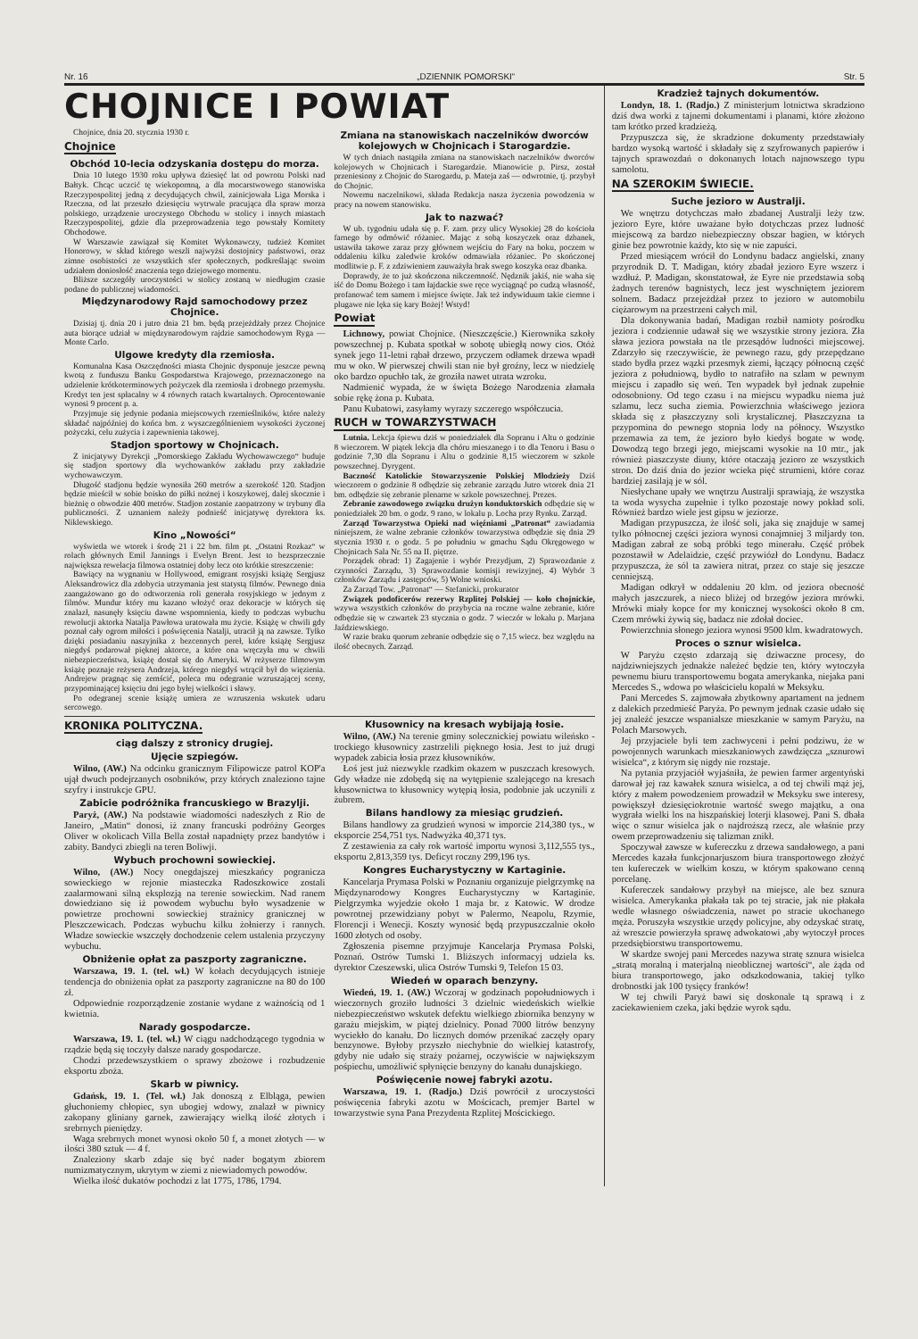Nr. 16 „DZIENNIK POMORSKI“Str. 5
CHOJNICE I POWIAT
Chojnice, dnia 20. stycznia 1930 r.
Chojnice
Obchód 10-lecia odzyskania dostępu do morza.
Dnia 10 lutego 1930 roku upływa dziesięć lat od powrotu Polski nad Bałtyk. Chcąc uczcić tę wiekopomną, a dla mocarstwowego stanowiska Rzeczypospolitej jedną z decydujących chwil, zainicjowała Liga Morska i Rzeczna, od lat przeszło dziesięciu wytrwale pracująca dla spraw morza polskiego, urządzenie uroczystego Obchodu w stolicy i innych miastach Rzeczypospolitej, gdzie dla przeprowadzenia tego powstały Komitety Obchodowe.
W Warszawie zawiązał się Komitet Wykonawczy, tudzież Komitet Honorowy, w skład którego weszli najwyżsi dostojnicy państwowi, oraz zimne osobistości ze wszystkich sfer społecznych, podkreślając swoim udziałem doniosłość znaczenia tego dziejowego momentu.
Bliższe szczegóły uroczystości w stolicy zostaną w niedługim czasie podane do publicznej wiadomości.
Międzynarodowy Rajd samochodowy przez Chojnice.
Dzisiaj tj. dnia 20 i jutro dnia 21 bm. będą przejeżdżały przez Chojnice auta biorące udział w międzynarodowym rajdzie samochodowym Ryga — Monte Carlo.
Ulgowe kredyty dla rzemiosła.
Komunalna Kasa Oszczędności miasta Chojnic dysponuje jeszcze pewną kwotą z funduszu Banku Gospodarstwa Krajowego, przeznaczonego na udzielenie krótkoterminowych pożyczek dla rzemiosła i drobnego przemysłu. Kredyt ten jest spłacalny w 4 równych ratach kwartalnych. Oprocentowanie wynosi 9 procent p. a.
Przyjmuje się jedynie podania miejscowych rzemieślników, które należy składać najpóźniej do końca bm. z wyszczególnieniem wysokości życzonej pożyczki, celu zużycia i zapewnienia takowej.
Stadjon sportowy w Chojnicach.
Z inicjatywy Dyrekcji „Pomorskiego Zakładu Wychowawczego“ buduje się stadjon sportowy dla wychowanków zakładu przy zakładzie wychowawczym.
Długość stadjonu będzie wynosiła 260 metrów a szerokość 120. Stadjon będzie mieścił w sobie boisko do piłki nożnej i koszykowej, dalej skocznie i bieżnię o obwodzie 400 metrów. Stadjon zostanie zaopatrzony w trybuny dla publiczności. Z uznaniem należy podnieść inicjatywę dyrektora ks. Niklewskiego.
Kino „Nowości“
wyświetla we wtorek i środę 21 i 22 bm. film pt. „Ostatni Rozkaz“ w rolach głównych Emil Jannings i Evelyn Brent. Jest to bezsprzecznie największa rewelacja filmowa ostatniej doby lecz oto krótkie streszczenie:
Bawiący na wygnaniu w Hollywood, emigrant rosyjski książę Sergjusz Aleksandrowicz dla zdobycia utrzymania jest statystą filmów. Pewnego dnia zaangażowano go do odtworzenia roli generała rosyjskiego w jednym z filmów. Mundur który mu kazano włożyć oraz dekoracje w których się znalazł, nasunęły księciu dawne wspomnienia, kiedy to podczas wybuchu rewolucji aktorka Natalja Pawłowa uratowała mu życie. Książę w chwili gdy poznał cały ogrom miłości i poświęcenia Natalji, utracił ją na zawsze. Tylko dzięki posiadaniu naszyjnika z bezcennych pereł, które książę Sergjusz niegdyś podarował pięknej aktorce, a które ona wręczyła mu w chwili niebezpieczeństwa, książę dostał się do Ameryki. W reżyserze filmowym książę poznaje reżysera Andrzeja, którego niegdyś wtrącił był do więzienia. Andrejew pragnąc się zemścić, poleca mu odegranie wzruszającej sceny, przypominającej księciu dni jego byłej wielkości i sławy.
Po odegranej scenie książę umiera ze wzruszenia wskutek udaru sercowego.
Zmiana na stanowiskach naczelników dworców kolejowych w Chojnicach i Starogardzie.
W tych dniach nastąpiła zmiana na stanowiskach naczelników dworców kolejowych w Chojnicach i Starogardzie. Mianowicie p. Pirsz, został przeniesiony z Chojnic do Starogardu, p. Mateja zaś — odwrotnie, tj. przybył do Chojnic.
Nowemu naczelnikowi, składa Redakcja nasza życzenia powodzenia w pracy na nowem stanowisku.
Jak to nazwać?
W ub. tygodniu udała się p. F. zam. przy ulicy Wysokiej 28 do kościoła farnego by odmówić różaniec. Mając z sobą koszyczek oraz dzbanek, ustawiła takowe zaraz przy głównem wejściu do Fary na boku, poczem w oddaleniu kilku zaledwie kroków odmawiała różaniec. Po skończonej modlitwie p. F. z zdziwieniem zauważyła brak swego koszyka oraz dbanka.
Doprawdy, że to już skończona nikczemność. Nędznik jakiś, nie waha się iść do Domu Bożego i tam łajdackie swe ręce wyciągnąć po cudzą własność, profanować tem samem i miejsce święte. Jak też indywiduum takie ciemne i plugawe nie lęka się kary Bożej! Wstyd!
Powiat
Lichnowy, powiat Chojnice. (Nieszczęście.) Kierownika szkoły powszechnej p. Kubata spotkał w sobotę ubiegłą nowy cios. Otóż synek jego 11-letni rąbał drzewo, przyczem odłamek drzewa wpadł mu w oko. W pierwszej chwili stan nie był groźny, lecz w niedzielę oko bardzo opuchło tak, że groziła nawet utrata wzroku.
Nadmienić wypada, że w święta Bożego Narodzenia złamała sobie rękę żona p. Kubata.
Panu Kubatowi, zasyłamy wyrazy szczerego współczucia.
RUCH w TOWARZYSTWACH
Lutnia. Lekcja śpiewu dziś w poniedziałek dla Sopranu i Altu o godzinie 8 wieczorem. W piątek lekcja dla chóru mieszanego i to dla Tenoru i Basu o godzinie 7,30 dla Sopranu i Altu o godzinie 8,15 wieczorem w szkole powszechnej. Dyrygent.
Baczność Katolickie Stowarzyszenie Polskiej Młodzieży Dziś wieczorem o godzinie 8 odbędzie się zebranie zarządu Jutro wtorek dnia 21 bm. odbędzie się zebranie plenarne w szkole powszechnej. Prezes.
Zebranie zawodowego związku drużyn konduktorskich odbędzie się w poniedziałek 20 bm. o godz. 9 rano, w lokalu p. Locha przy Rynku. Zarząd.
Zarząd Towarzystwa Opieki nad więźniami „Patronat“ zawiadamia niniejszem, że walne zebranie członków towarzystwa odbędzie się dnia 29 stycznia 1930 r. o godz. 5 po południu w gmachu Sądu Okręgowego w Chojnicach Sala Nr. 55 na II. piętrze.
Porządek obrad: 1) Zagajenie i wybór Prezydjum, 2) Sprawozdanie z czynności Zarządu, 3) Sprawozdanie komisji rewizyjnej, 4) Wybór 3 członków Zarządu i zastępców, 5) Wolne wnioski.
Za Zarząd Tow. „Patronat“ — Stefanicki, prokurator
Związek podoficerów rezerwy Rzplitej Polskiej — koło chojnickie, wzywa wszystkich członków do przybycia na roczne walne zebranie, które odbędzie się w czwartek 23 stycznia o godz. 7 wieczór w lokalu p. Marjana Jaździewskiego.
W razie braku quorum zebranie odbędzie się o 7,15 wiecz. bez względu na ilość obecnych. Zarząd.
KRONIKA POLITYCZNA.
ciąg dalszy z stronicy drugiej.
Ujęcie szpiegów.
Wilno, (AW.) Na odcinku granicznym Filipowicze patrol KOP'a ujął dwuch podejrzanych osobników, przy których znaleziono tajne szyfry i instrukcje GPU.
Zabicie podróżnika francuskiego w Brazylji.
Paryż, (AW.) Na podstawie wiadomości nadeszłych z Rio de Janeiro, „Matin“ donosi, iż znany francuski podróżny Georges Oliver w okolicach Villa Bella został napadnięty przez bandytów i zabity. Bandyci zbiegli na teren Boliwji.
Wybuch prochowni sowieckiej.
Wilno, (AW.) Nocy onegdajszej mieszkańcy pogranicza sowieckiego w rejonie miasteczka Radoszkowice zostali zaalarmowani silną eksplozją na terenie sowieckim. Nad ranem dowiedziano się iż powodem wybuchu było wysadzenie w powietrze prochowni sowieckiej strażnicy granicznej w Pleszczewicach. Podczas wybuchu kilku żołnierzy i rannych. Władze sowieckie wszczęły dochodzenie celem ustalenia przyczyny wybuchu.
Obniżenie opłat za paszporty zagraniczne.
Warszawa, 19. 1. (tel. wł.) W kołach decydujących istnieje tendencja do obniżenia opłat za paszporty zagraniczne na 80 do 100 zł.
Odpowiednie rozporządzenie zostanie wydane z ważnością od 1 kwietnia.
Narady gospodarcze.
Warszawa, 19. 1. (tel. wł.) W ciągu nadchodzącego tygodnia w rządzie będą się toczyły dalsze narady gospodarcze.
Chodzi przedewszystkiem o sprawy zbożowe i rozbudzenie eksportu zboża.
Skarb w piwnicy.
Gdańsk, 19. 1. (Tel. wł.) Jak donoszą z Elbląga, pewien głuchoniemy chłopiec, syn ubogiej wdowy, znalazł w piwnicy zakopany gliniany garnek, zawierający wielką ilość złotych i srebrnych pieniędzy.
Waga srebrnych monet wynosi około 50 f, a monet złotych — w ilości 380 sztuk — 4 f.
Znaleziony skarb zdaje się być nader bogatym zbiorem numizmatycznym, ukrytym w ziemi z niewiadomych powodów.
Wielka ilość dukatów pochodzi z lat 1775, 1786, 1794.
Kłusownicy na kresach wybijają łosie.
Wilno, (AW.) Na terenie gminy solecznickiej powiatu wileńsko - trockiego kłusownicy zastrzelili pięknego łosia. Jest to już drugi wypadek zabicia łosia przez kłusowników.
Łoś jest już niezwykle rzadkim okazem w puszczach kresowych. Gdy władze nie zdobędą się na wytępienie szalejącego na kresach kłusownictwa to kłusownicy wytępią łosia, podobnie jak uczynili z żubrem.
Bilans handlowy za miesiąc grudzień.
Bilans handlowy za grudzień wynosi w imporcie 214,380 tys., w eksporcie 254,751 tys. Nadwyżka 40,371 tys.
Z zestawienia za cały rok wartość importu wynosi 3,112,555 tys., eksportu 2,813,359 tys. Deficyt roczny 299,196 tys.
Kongres Eucharystyczny w Kartaginie.
Kancelarja Prymasa Polski w Poznaniu organizuje pielgrzymkę na Międzynarodowy Kongres Eucharystyczny w Kartaginie. Pielgrzymka wyjedzie około 1 maja br. z Katowic. W drodze powrotnej przewidziany pobyt w Palermo, Neapolu, Rzymie, Florencji i Wenecji. Koszty wynosić będą przypuszczalnie około 1600 złotych od osoby.
Zgłoszenia pisemne przyjmuje Kancelarja Prymasa Polski, Poznań. Ostrów Tumski 1. Bliższych informacyj udziela ks. dyrektor Czeszewski, ulica Ostrów Tumski 9, Telefon 15 03.
Wiedeń w oparach benzyny.
Wiedeń, 19. 1. (AW.) Wczoraj w godzinach popołudniowych i wieczornych groziło ludności 3 dzielnic wiedeńskich wielkie niebezpieczeństwo wskutek defektu wielkiego zbiornika benzyny w garażu miejskim, w piątej dzielnicy. Ponad 7000 litrów benzyny wyciekło do kanału. Do licznych domów przenikać zaczęły opary benzynowe. Byłoby przyszło niechybnie do wielkiej katastrofy, gdyby nie udało się straży pożarnej, oczywiście w największym pośpiechu, umożliwić spłynięcie benzyny do kanału dunajskiego.
Poświęcenie nowej fabryki azotu.
Warszawa, 19. 1. (Radjo.) Dziś powrócił z uroczystości poświęcenia fabryki azotu w Mościcach, premjer Bartel w towarzystwie syna Pana Prezydenta Rzplitej Mościckiego.
Kradzież tajnych dokumentów.
Londyn, 18. 1. (Radjo.) Z ministerjum lotnictwa skradziono dziś dwa worki z tajnemi dokumentami i planami, które złożono tam krótko przed kradzieżą.
Przypuszcza się, że skradzione dokumenty przedstawiały bardzo wysoką wartość i składały się z szyfrowanych papierów i tajnych sprawozdań o dokonanych lotach najnowszego typu samolotu.
NA SZEROKIM ŚWIECIE.
Suche jezioro w Australji.
We wnętrzu dotychczas mało zbadanej Australji leży tzw. jezioro Eyre, które uważane było dotychczas przez ludność miejscową za bardzo niebezpieczny obszar bagien, w których ginie bez powrotnie każdy, kto się w nie zapuści.
Przed miesiącem wrócił do Londynu badacz angielski, znany przyrodnik D. T. Madigan, który zbadał jezioro Eyre wszerz i wzdłuż. P. Madigan, skonstatował, że Eyre nie przedstawia sobą żadnych terenów bagnistych, lecz jest wyschniętem jeziorem solnem. Badacz przejeżdżał przez to jezioro w automobilu ciężarowym na przestrzeni całych mil.
Dla dokonywania badań, Madigan rozbił namioty pośrodku jeziora i codziennie udawał się we wszystkie strony jeziora. Zła sława jeziora powstała na tle przesądów ludności miejscowej. Zdarzyło się rzeczywiście, że pewnego razu, gdy przepędzano stado bydła przez wązki przesmyk ziemi, łączący północną część jeziora z południową, bydło to natrafiło na szlam w pewnym miejscu i zapadło się weń. Ten wypadek był jednak zupełnie odosobniony. Od tego czasu i na miejscu wypadku niema już szlamu, lecz sucha ziemia. Powierzchnia właściwego jeziora składa się z płaszczyzny soli krystalicznej. Płaszczyzna ta przypomina do pewnego stopnia lody na północy. Wszystko przemawia za tem, że jezioro było kiedyś bogate w wodę. Dowodzą tego brzegi jego, miejscami wysokie na 10 mtr., jak również piaszczyste diuny, które otaczają jezioro ze wszystkich stron. Do dziś dnia do jezior wcieka pięć strumieni, które coraz bardziej zasilają je w sól.
Niesłychane upały we wnętrzu Australji sprawiają, że wszystka ta woda wysycha zupełnie i tylko pozostaje nowy pokład soli. Również bardzo wiele jest gipsu w jeziorze.
Madigan przypuszcza, że ilość soli, jaka się znajduje w samej tylko północnej części jeziora wynosi conajmniej 3 miljardy ton. Madigan zabrał ze sobą próbki tego minerału. Część próbek pozostawił w Adelaidzie, część przywiózł do Londynu. Badacz przypuszcza, że sól ta zawiera nitrat, przez co staje się jeszcze cenniejszą.
Madigan odkrył w oddaleniu 20 klm. od jeziora obecność małych jaszczurek, a nieco bliżej od brzegów jeziora mrówki. Mrówki miały kopce for my konicznej wysokości około 8 cm. Czem mrówki żywią się, badacz nie zdołał dociec.
Powierzchnia słonego jeziora wynosi 9500 klm. kwadratowych.
Proces o sznur wisielca.
W Paryżu często zdarzają się dziwaczne procesy, do najdziwniejszych jednakże należeć będzie ten, który wytoczyła pewnemu biuru transportowemu bogata amerykanka, niejaka pani Mercedes S., wdowa po właścicielu kopalń w Meksyku.
Pani Mercedes S. zajmowała zbytkowny apartament na jednem z dalekich przedmieść Paryża. Po pewnym jednak czasie udało się jej znaleźć jeszcze wspanialsze mieszkanie w samym Paryżu, na Polach Marsowych.
Jej przyjaciele byli tem zachwyceni i pełni podziwu, że w powojennych warunkach mieszkaniowych zawdzięcza „sznurowi wisielca“, z którym się nigdy nie rozstaje.
Na pytania przyjaciół wyjaśniła, że pewien farmer argentyński darował jej raz kawałek sznura wisielca, a od tej chwili mąż jej, który z małem powodzeniem prowadził w Meksyku swe interesy, powiększył dziesięciokrotnie wartość swego majątku, a ona wygrała wielki los na hiszpańskiej loterji klasowej. Pani S. dbała więc o sznur wisielca jak o najdroższą rzecz, ale właśnie przy owem przeprowadzeniu się talizman znikł.
Spoczywał zawsze w kufereczku z drzewa sandałowego, a pani Mercedes kazała funkcjonarjuszom biura transportowego złożyć ten kufereczek w wielkim koszu, w którym spakowano cenną porcelanę.
Kufereczek sandałowy przybył na miejsce, ale bez sznura wisielca. Amerykanka płakała tak po tej stracie, jak nie płakała wedle własnego oświadczenia, nawet po stracie ukochanego męża. Poruszyła wszystkie urzędy policyjne, aby odzyskać stratę, aż wreszcie powierzyła sprawę adwokatowi ,aby wytoczył proces przedsiębiorstwu transportowemu.
W skardze swojej pani Mercedes nazywa stratę sznura wisielca „stratą moralną i materjalną nieoblicznej wartości“, ale żąda od biura transportowego, jako odszkodowania, takiej tylko drobnostki jak 100 tysięcy franków!
W tej chwili Paryż bawi się doskonale tą sprawą i z zaciekawieniem czeka, jaki będzie wyrok sądu.